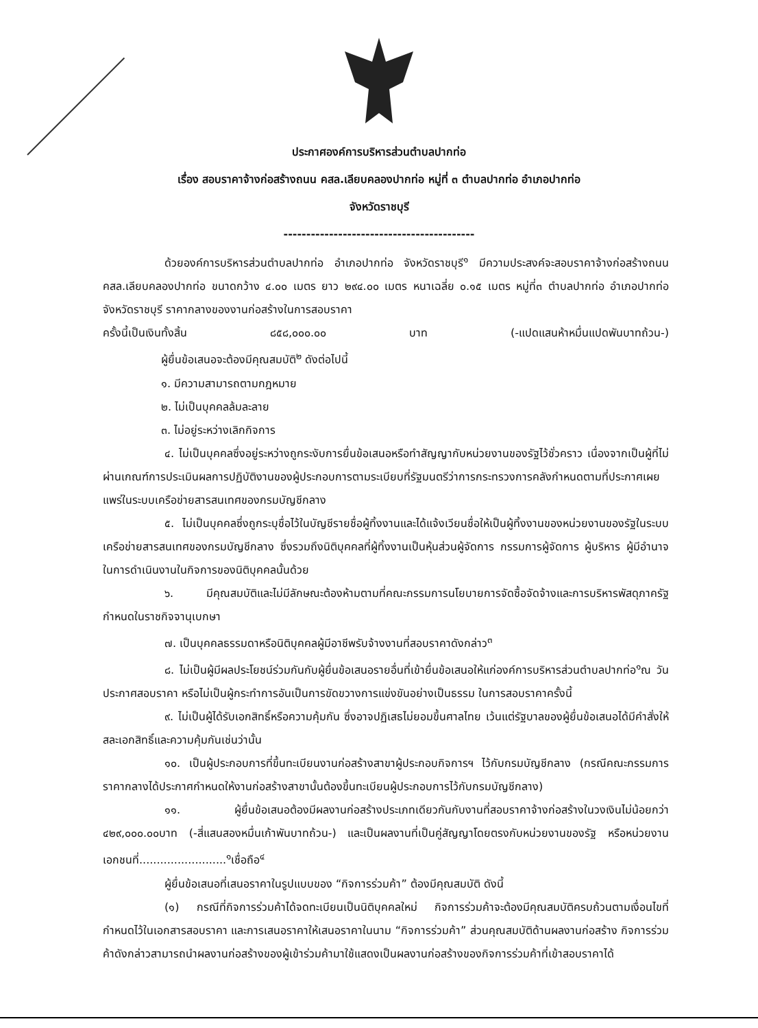ประกาศองค์การบริหารส่วนตำบลปากท่อ
เรื่อง สอบราคาจ้างก่อสร้างถนน คสล.เลียบคลองปากท่อ หมู่ที่ ๓ ตำบลปากท่อ อำเภอปากท่อ
จังหวัดราชบุรี
------------------------------------------
ด้วยองค์การบริหารส่วนตำบลปากท่อ อำเภอปากท่อ จังหวัดราชบุรี<sup>๑</sup> มีความประสงค์จะสอบราคาจ้างก่อสร้างถนน คสล.เลียบคลองปากท่อ ขนาดกว้าง ๔.๐๐ เมตร ยาว ๒๙๔.๐๐ เมตร หนาเฉลี่ย ๐.๑๕ เมตร หมู่ที่๓ ตำบลปากท่อ อำเภอปากท่อ จังหวัดราชบุรี ราคากลางของงานก่อสร้างในการสอบราคา
ครั้งนี้เป็นเงินทั้งสิ้น ๘๕๘,๐๐๐.๐๐ บาท (-แปดแสนห้าหมื่นแปดพันบาทถ้วน-)
ผู้ยื่นข้อเสนอจะต้องมีคุณสมบัติ<sup>๒</sup> ดังต่อไปนี้
๑. มีความสามารถตามกฎหมาย
๒. ไม่เป็นบุคคลล้มละลาย
๓. ไม่อยู่ระหว่างเลิกกิจการ
๔. ไม่เป็นบุคคลซึ่งอยู่ระหว่างถูกระงับการยื่นข้อเสนอหรือทำสัญญากับหน่วยงานของรัฐไว้ชั่วคราว เนื่องจากเป็นผู้ที่ไม่ผ่านเกณฑ์การประเมินผลการปฏิบัติงานของผู้ประกอบการตามระเบียบที่รัฐมนตรีว่าการกระทรวงการคลังกำหนดตามที่ประกาศเผยแพร่ในระบบเครือข่ายสารสนเทศของกรมบัญชีกลาง
๕. ไม่เป็นบุคคลซึ่งถูกระบุชื่อไว้ในบัญชีรายชื่อผู้ทิ้งงานและได้แจ้งเวียนชื่อให้เป็นผู้ทิ้งงานของหน่วยงานของรัฐในระบบเครือข่ายสารสนเทศของกรมบัญชีกลาง ซึ่งรวมถึงนิติบุคคลที่ผู้ทิ้งงานเป็นหุ้นส่วนผู้จัดการ กรรมการผู้จัดการ ผู้บริหาร ผู้มีอำนาจในการดำเนินงานในกิจการของนิติบุคคลนั้นด้วย
๖. มีคุณสมบัติและไม่มีลักษณะต้องห้ามตามที่คณะกรรมการนโยบายการจัดซื้อจัดจ้างและการบริหารพัสดุภาครัฐกำหนดในราชกิจจานุเบกษา
๗. เป็นบุคคลธรรมดาหรือนิติบุคคลผู้มีอาชีพรับจ้างงานที่สอบราคาดังกล่าว<sup>๓</sup>
๘. ไม่เป็นผู้มีผลประโยชน์ร่วมกันกับผู้ยื่นข้อเสนอรายอื่นที่เข้ายื่นข้อเสนอให้แก่องค์การบริหารส่วนตำบลปากท่อ<sup>๑</sup>ณ วันประกาศสอบราคา หรือไม่เป็นผู้กระทำการอันเป็นการขัดขวางการแข่งขันอย่างเป็นธรรม ในการสอบราคาครั้งนี้
๙. ไม่เป็นผู้ได้รับเอกสิทธิ์หรือความคุ้มกัน ซึ่งอาจปฏิเสธไม่ยอมขึ้นศาลไทย เว้นแต่รัฐบาลของผู้ยื่นข้อเสนอได้มีคำสั่งให้สละเอกสิทธิ์และความคุ้มกันเช่นว่านั้น
๑๐. เป็นผู้ประกอบการที่ขึ้นทะเบียนงานก่อสร้างสาขาผู้ประกอบกิจการฯ ไว้กับกรมบัญชีกลาง (กรณีคณะกรรมการราคากลางได้ประกาศกำหนดให้งานก่อสร้างสาขานั้นต้องขึ้นทะเบียนผู้ประกอบการไว้กับกรมบัญชีกลาง)
๑๑. ผู้ยื่นข้อเสนอต้องมีผลงานก่อสร้างประเภทเดียวกันกับงานที่สอบราคาจ้างก่อสร้างในวงเงินไม่น้อยกว่า ๔๒๙,๐๐๐.๐๐บาท (-สี่แสนสองหมื่นเก้าพันบาทถ้วน-) และเป็นผลงานที่เป็นคู่สัญญาโดยตรงกับหน่วยงานของรัฐ หรือหน่วยงานเอกชนที่.........................<sup>๑</sup>เชื่อถือ<sup>๔</sup>
ผู้ยื่นข้อเสนอที่เสนอราคาในรูปแบบของ “กิจการร่วมค้า” ต้องมีคุณสมบัติ ดังนี้
(๑) กรณีที่กิจการร่วมค้าได้จดทะเบียนเป็นนิติบุคคลใหม่ กิจการร่วมค้าจะต้องมีคุณสมบัติครบถ้วนตามเงื่อนไขที่กำหนดไว้ในเอกสารสอบราคา และการเสนอราคาให้เสนอราคาในนาม “กิจการร่วมค้า” ส่วนคุณสมบัติด้านผลงานก่อสร้าง กิจการร่วมค้าดังกล่าวสามารถนำผลงานก่อสร้างของผู้เข้าร่วมค้ามาใช้แสดงเป็นผลงานก่อสร้างของกิจการร่วมค้าที่เข้าสอบราคาได้